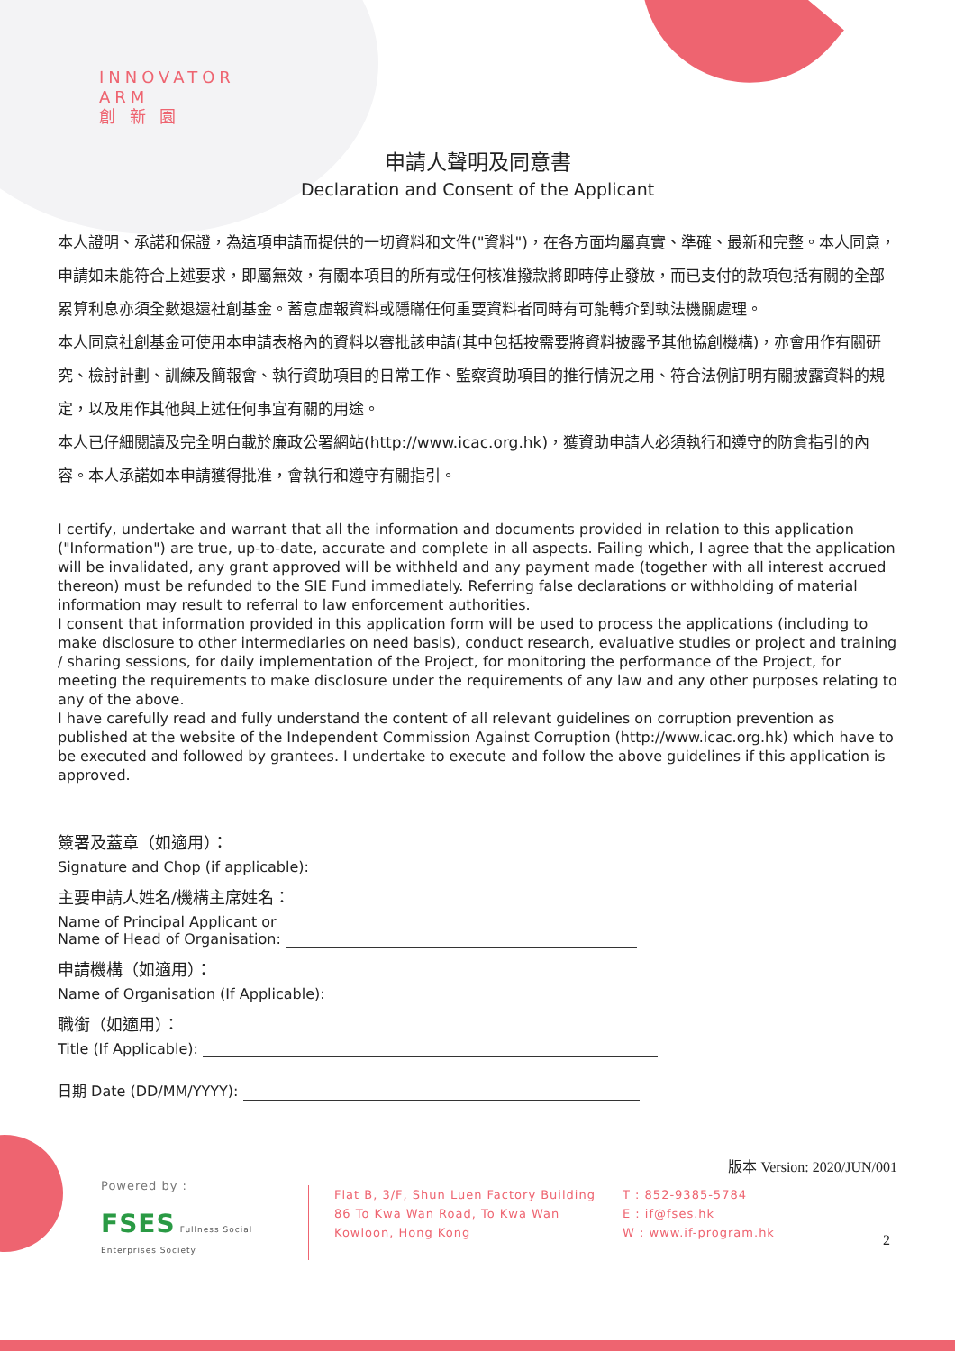INNOVATOR
ARM
創 新 園
申請人聲明及同意書
Declaration and Consent of the Applicant
本人證明、承諾和保證，為這項申請而提供的一切資料和文件("資料")，在各方面均屬真實、準確、最新和完整。本人同意，申請如未能符合上述要求，即屬無效，有關本項目的所有或任何核准撥款將即時停止發放，而已支付的款項包括有關的全部累算利息亦須全數退還社創基金。蓄意虛報資料或隱瞞任何重要資料者同時有可能轉介到執法機關處理。
本人同意社創基金可使用本申請表格內的資料以審批該申請(其中包括按需要將資料披露予其他協創機構)，亦會用作有關研究、檢討計劃、訓練及簡報會、執行資助項目的日常工作、監察資助項目的推行情況之用、符合法例訂明有關披露資料的規定，以及用作其他與上述任何事宜有關的用途。
本人已仔細閱讀及完全明白載於廉政公署網站(http://www.icac.org.hk)，獲資助申請人必須執行和遵守的防貪指引的內容。本人承諾如本申請獲得批准，會執行和遵守有關指引。
I certify, undertake and warrant that all the information and documents provided in relation to this application ("Information") are true, up-to-date, accurate and complete in all aspects. Failing which, I agree that the application will be invalidated, any grant approved will be withheld and any payment made (together with all interest accrued thereon) must be refunded to the SIE Fund immediately. Referring false declarations or withholding of material information may result to referral to law enforcement authorities.
I consent that information provided in this application form will be used to process the applications (including to make disclosure to other intermediaries on need basis), conduct research, evaluative studies or project and training / sharing sessions, for daily implementation of the Project, for monitoring the performance of the Project, for meeting the requirements to make disclosure under the requirements of any law and any other purposes relating to any of the above.
I have carefully read and fully understand the content of all relevant guidelines on corruption prevention as published at the website of the Independent Commission Against Corruption (http://www.icac.org.hk) which have to be executed and followed by grantees. I undertake to execute and follow the above guidelines if this application is approved.
簽署及蓋章（如適用）：
Signature and Chop (if applicable):
主要申請人姓名/機構主席姓名：
Name of Principal Applicant or
Name of Head of Organisation:
申請機構（如適用）：
Name of Organisation (If Applicable):
職銜（如適用）：
Title (If Applicable):
日期 Date (DD/MM/YYYY):
版本 Version: 2020/JUN/001
Powered by :
FSES Fullness Social Enterprises Society
Flat B, 3/F, Shun Luen Factory Building
86 To Kwa Wan Road, To Kwa Wan
Kowloon, Hong Kong
T : 852-9385-5784
E : if@fses.hk
W : www.if-program.hk
2